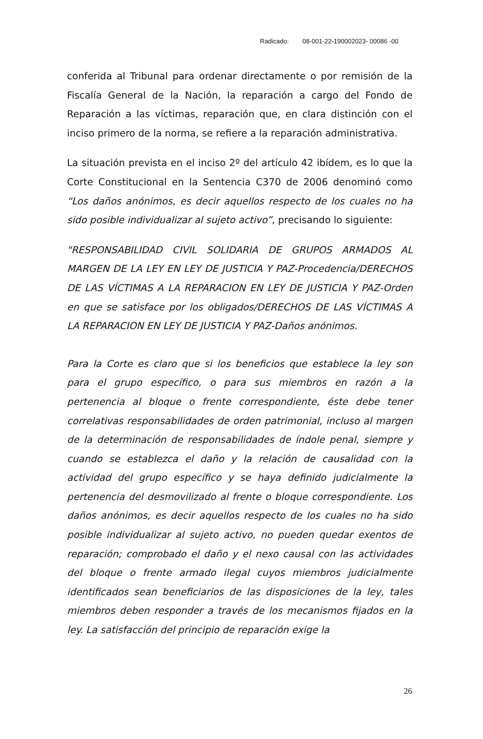Radicado: 08-001-22-190002023- 00086 -00
conferida al Tribunal para ordenar directamente o por remisión de la Fiscalía General de la Nación, la reparación a cargo del Fondo de Reparación a las víctimas, reparación que, en clara distinción con el inciso primero de la norma, se refiere a la reparación administrativa.
La situación prevista en el inciso 2º del artículo 42 ibídem, es lo que la Corte Constitucional en la Sentencia C370 de 2006 denominó como “Los daños anónimos, es decir aquellos respecto de los cuales no ha sido posible individualizar al sujeto activo”, precisando lo siguiente:
"RESPONSABILIDAD CIVIL SOLIDARIA DE GRUPOS ARMADOS AL MARGEN DE LA LEY EN LEY DE JUSTICIA Y PAZ-Procedencia/DERECHOS DE LAS VÍCTIMAS A LA REPARACION EN LEY DE JUSTICIA Y PAZ-Orden en que se satisface por los obligados/DERECHOS DE LAS VÍCTIMAS A LA REPARACION EN LEY DE JUSTICIA Y PAZ-Daños anónimos.
Para la Corte es claro que si los beneficios que establece la ley son para el grupo específico, o para sus miembros en razón a la pertenencia al bloque o frente correspondiente, éste debe tener correlativas responsabilidades de orden patrimonial, incluso al margen de la determinación de responsabilidades de índole penal, siempre y cuando se establezca el daño y la relación de causalidad con la actividad del grupo específico y se haya definido judicialmente la pertenencia del desmovilizado al frente o bloque correspondiente. Los daños anónimos, es decir aquellos respecto de los cuales no ha sido posible individualizar al sujeto activo, no pueden quedar exentos de reparación; comprobado el daño y el nexo causal con las actividades del bloque o frente armado ilegal cuyos miembros judicialmente identificados sean beneficiarios de las disposiciones de la ley, tales miembros deben responder a través de los mecanismos fijados en la ley. La satisfacción del principio de reparación exige la
26